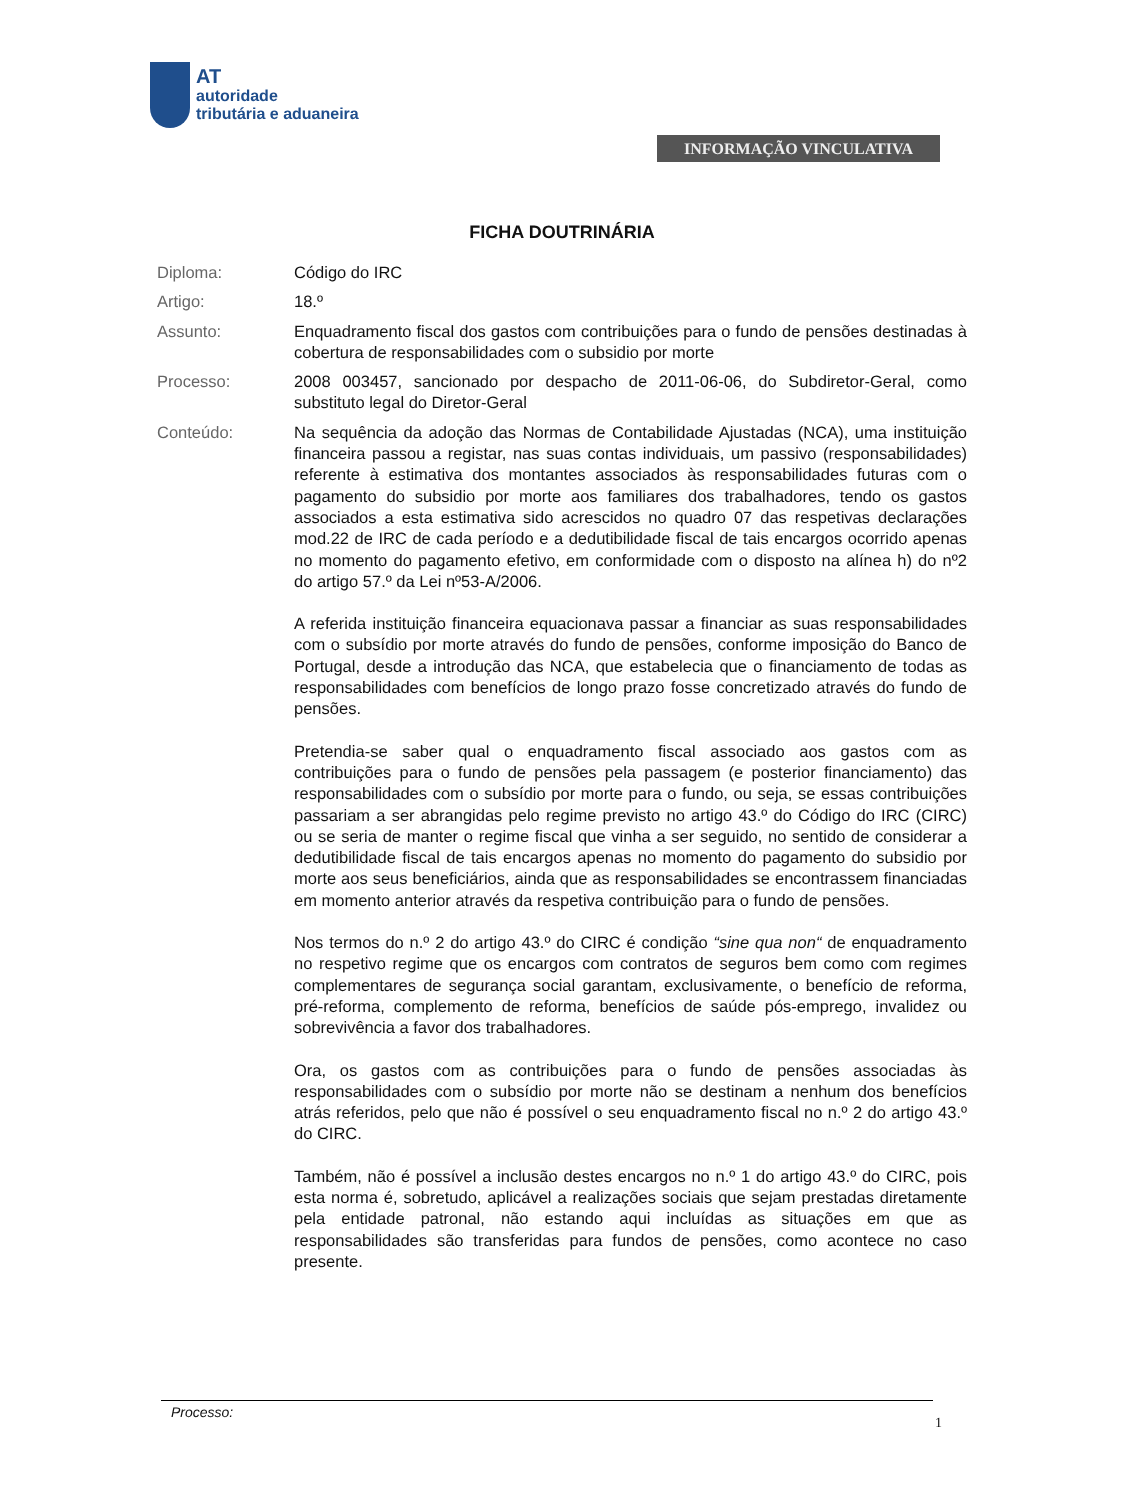AT
autoridade
tributária e aduaneira
INFORMAÇÃO VINCULATIVA
FICHA DOUTRINÁRIA
Diploma: Código do IRC
Artigo: 18.º
Assunto: Enquadramento fiscal dos gastos com contribuições para o fundo de pensões destinadas à cobertura de responsabilidades com o subsidio por morte
Processo: 2008 003457, sancionado por despacho de 2011-06-06, do Subdiretor-Geral, como substituto legal do Diretor-Geral
Conteúdo: Na sequência da adoção das Normas de Contabilidade Ajustadas (NCA), uma instituição financeira passou a registar, nas suas contas individuais, um passivo (responsabilidades) referente à estimativa dos montantes associados às responsabilidades futuras com o pagamento do subsidio por morte aos familiares dos trabalhadores, tendo os gastos associados a esta estimativa sido acrescidos no quadro 07 das respetivas declarações mod.22 de IRC de cada período e a dedutibilidade fiscal de tais encargos ocorrido apenas no momento do pagamento efetivo, em conformidade com o disposto na alínea h) do nº2 do artigo 57.º da Lei nº53-A/2006.
A referida instituição financeira equacionava passar a financiar as suas responsabilidades com o subsídio por morte através do fundo de pensões, conforme imposição do Banco de Portugal, desde a introdução das NCA, que estabelecia que o financiamento de todas as responsabilidades com benefícios de longo prazo fosse concretizado através do fundo de pensões.
Pretendia-se saber qual o enquadramento fiscal associado aos gastos com as contribuições para o fundo de pensões pela passagem (e posterior financiamento) das responsabilidades com o subsídio por morte para o fundo, ou seja, se essas contribuições passariam a ser abrangidas pelo regime previsto no artigo 43.º do Código do IRC (CIRC) ou se seria de manter o regime fiscal que vinha a ser seguido, no sentido de considerar a dedutibilidade fiscal de tais encargos apenas no momento do pagamento do subsidio por morte aos seus beneficiários, ainda que as responsabilidades se encontrassem financiadas em momento anterior através da respetiva contribuição para o fundo de pensões.
Nos termos do n.º 2 do artigo 43.º do CIRC é condição “sine qua non“ de enquadramento no respetivo regime que os encargos com contratos de seguros bem como com regimes complementares de segurança social garantam, exclusivamente, o benefício de reforma, pré-reforma, complemento de reforma, benefícios de saúde pós-emprego, invalidez ou sobrevivência a favor dos trabalhadores.
Ora, os gastos com as contribuições para o fundo de pensões associadas às responsabilidades com o subsídio por morte não se destinam a nenhum dos benefícios atrás referidos, pelo que não é possível o seu enquadramento fiscal no n.º 2 do artigo 43.º do CIRC.
Também, não é possível a inclusão destes encargos no n.º 1 do artigo 43.º do CIRC, pois esta norma é, sobretudo, aplicável a realizações sociais que sejam prestadas diretamente pela entidade patronal, não estando aqui incluídas as situações em que as responsabilidades são transferidas para fundos de pensões, como acontece no caso presente.
Processo:
1